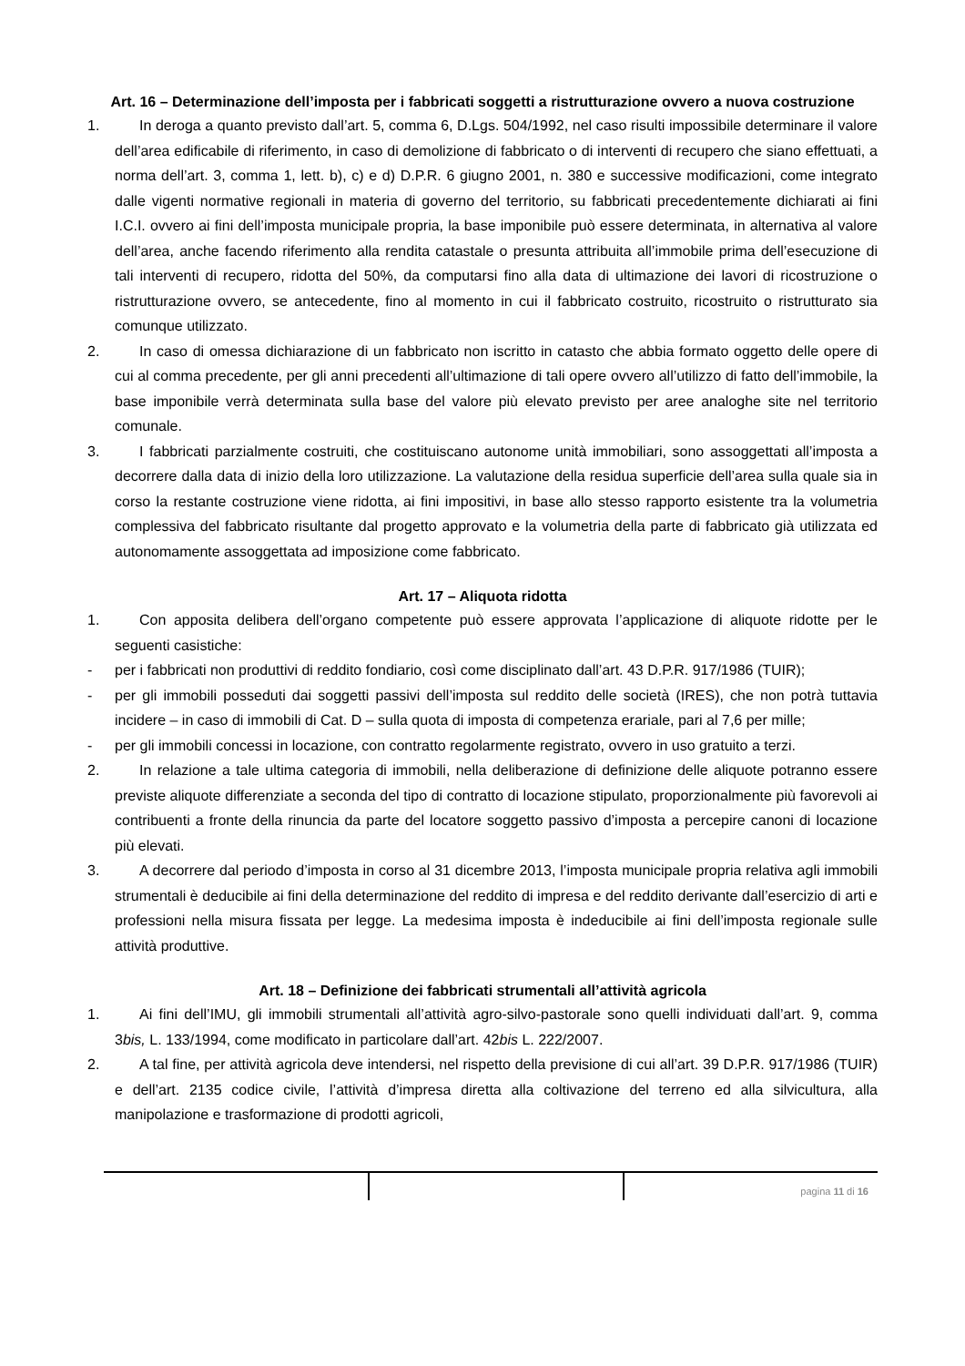Art. 16 – Determinazione dell’imposta per i fabbricati soggetti a ristrutturazione ovvero a nuova costruzione
1. In deroga a quanto previsto dall’art. 5, comma 6, D.Lgs. 504/1992, nel caso risulti impossibile determinare il valore dell’area edificabile di riferimento, in caso di demolizione di fabbricato o di interventi di recupero che siano effettuati, a norma dell’art. 3, comma 1, lett. b), c) e d) D.P.R. 6 giugno 2001, n. 380 e successive modificazioni, come integrato dalle vigenti normative regionali in materia di governo del territorio, su fabbricati precedentemente dichiarati ai fini I.C.I. ovvero ai fini dell’imposta municipale propria, la base imponibile può essere determinata, in alternativa al valore dell’area, anche facendo riferimento alla rendita catastale o presunta attribuita all’immobile prima dell’esecuzione di tali interventi di recupero, ridotta del 50%, da computarsi fino alla data di ultimazione dei lavori di ricostruzione o ristrutturazione ovvero, se antecedente, fino al momento in cui il fabbricato costruito, ricostruito o ristrutturato sia comunque utilizzato.
2. In caso di omessa dichiarazione di un fabbricato non iscritto in catasto che abbia formato oggetto delle opere di cui al comma precedente, per gli anni precedenti all’ultimazione di tali opere ovvero all’utilizzo di fatto dell’immobile, la base imponibile verrà determinata sulla base del valore più elevato previsto per aree analoghe site nel territorio comunale.
3. I fabbricati parzialmente costruiti, che costituiscano autonome unità immobiliari, sono assoggettati all’imposta a decorrere dalla data di inizio della loro utilizzazione. La valutazione della residua superficie dell’area sulla quale sia in corso la restante costruzione viene ridotta, ai fini impositivi, in base allo stesso rapporto esistente tra la volumetria complessiva del fabbricato risultante dal progetto approvato e la volumetria della parte di fabbricato già utilizzata ed autonomamente assoggettata ad imposizione come fabbricato.
Art. 17 – Aliquota ridotta
1. Con apposita delibera dell’organo competente può essere approvata l’applicazione di aliquote ridotte per le seguenti casistiche:
- per i fabbricati non produttivi di reddito fondiario, così come disciplinato dall’art. 43 D.P.R. 917/1986 (TUIR);
- per gli immobili posseduti dai soggetti passivi dell’imposta sul reddito delle società (IRES), che non potrà tuttavia incidere – in caso di immobili di Cat. D – sulla quota di imposta di competenza erariale, pari al 7,6 per mille;
- per gli immobili concessi in locazione, con contratto regolarmente registrato, ovvero in uso gratuito a terzi.
2. In relazione a tale ultima categoria di immobili, nella deliberazione di definizione delle aliquote potranno essere previste aliquote differenziate a seconda del tipo di contratto di locazione stipulato, proporzionalmente più favorevoli ai contribuenti a fronte della rinuncia da parte del locatore soggetto passivo d’imposta a percepire canoni di locazione più elevati.
3. A decorrere dal periodo d’imposta in corso al 31 dicembre 2013, l’imposta municipale propria relativa agli immobili strumentali è deducibile ai fini della determinazione del reddito di impresa e del reddito derivante dall’esercizio di arti e professioni nella misura fissata per legge. La medesima imposta è indeducibile ai fini dell’imposta regionale sulle attività produttive.
Art. 18 – Definizione dei fabbricati strumentali all’attività agricola
1. Ai fini dell’IMU, gli immobili strumentali all’attività agro-silvo-pastorale sono quelli individuati dall’art. 9, comma 3bis, L. 133/1994, come modificato in particolare dall’art. 42bis L. 222/2007.
2. A tal fine, per attività agricola deve intendersi, nel rispetto della previsione di cui all’art. 39 D.P.R. 917/1986 (TUIR) e dell’art. 2135 codice civile, l’attività d’impresa diretta alla coltivazione del terreno ed alla silvicultura, alla manipolazione e trasformazione di prodotti agricoli,
pagina 11 di 16